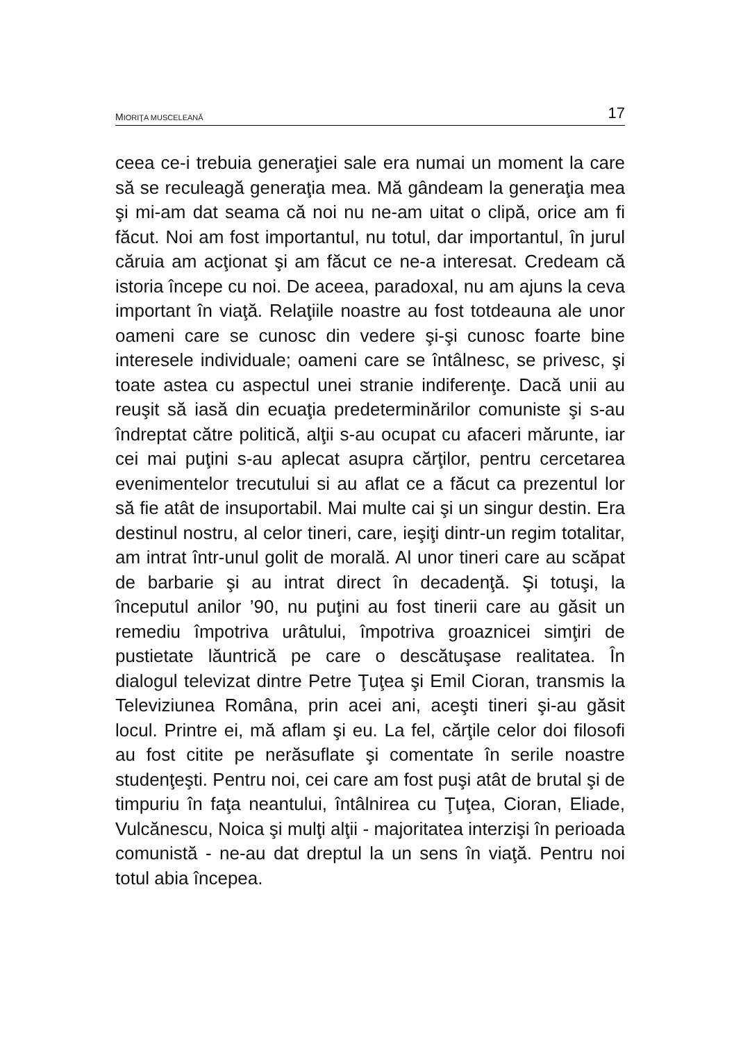MIORIŢA MUSCELEANĂ 17
ceea ce-i trebuia generaţiei sale era numai un moment la care să se reculeagă generaţia mea. Mă gândeam la generaţia mea şi mi-am dat seama că noi nu ne-am uitat o clipă, orice am fi făcut. Noi am fost importantul, nu totul, dar importantul, în jurul căruia am acţionat şi am făcut ce ne-a interesat. Credeam că istoria începe cu noi. De aceea, paradoxal, nu am ajuns la ceva important în viaţă. Relaţiile noastre au fost totdeauna ale unor oameni care se cunosc din vedere şi-şi cunosc foarte bine interesele individuale; oameni care se întâlnesc, se privesc, şi toate astea cu aspectul unei stranie indiferenţe. Dacă unii au reuşit să iasă din ecuaţia predeterminărilor comuniste şi s-au îndreptat către politică, alţii s-au ocupat cu afaceri mărunte, iar cei mai puţini s-au aplecat asupra cărţilor, pentru cercetarea evenimentelor trecutului si au aflat ce a făcut ca prezentul lor să fie atât de insuportabil. Mai multe cai şi un singur destin. Era destinul nostru, al celor tineri, care, ieşiţi dintr-un regim totalitar, am intrat într-unul golit de morală. Al unor tineri care au scăpat de barbarie şi au intrat direct în decadenţă. Şi totuşi, la începutul anilor ’90, nu puţini au fost tinerii care au găsit un remediu împotriva urâtului, împotriva groaznicei simţiri de pustietate lăuntrică pe care o descătuşase realitatea. În dialogul televizat dintre Petre Ţuţea şi Emil Cioran, transmis la Televiziunea Româna, prin acei ani, aceşti tineri şi-au găsit locul. Printre ei, mă aflam şi eu. La fel, cărţile celor doi filosofi au fost citite pe nerăsuflate şi comentate în serile noastre studenţeşti. Pentru noi, cei care am fost puşi atât de brutal şi de timpuriu în faţa neantului, întâlnirea cu Ţuţea, Cioran, Eliade, Vulcănescu, Noica şi mulţi alţii - majoritatea interzişi în perioada comunistă - ne-au dat dreptul la un sens în viaţă. Pentru noi totul abia începea.